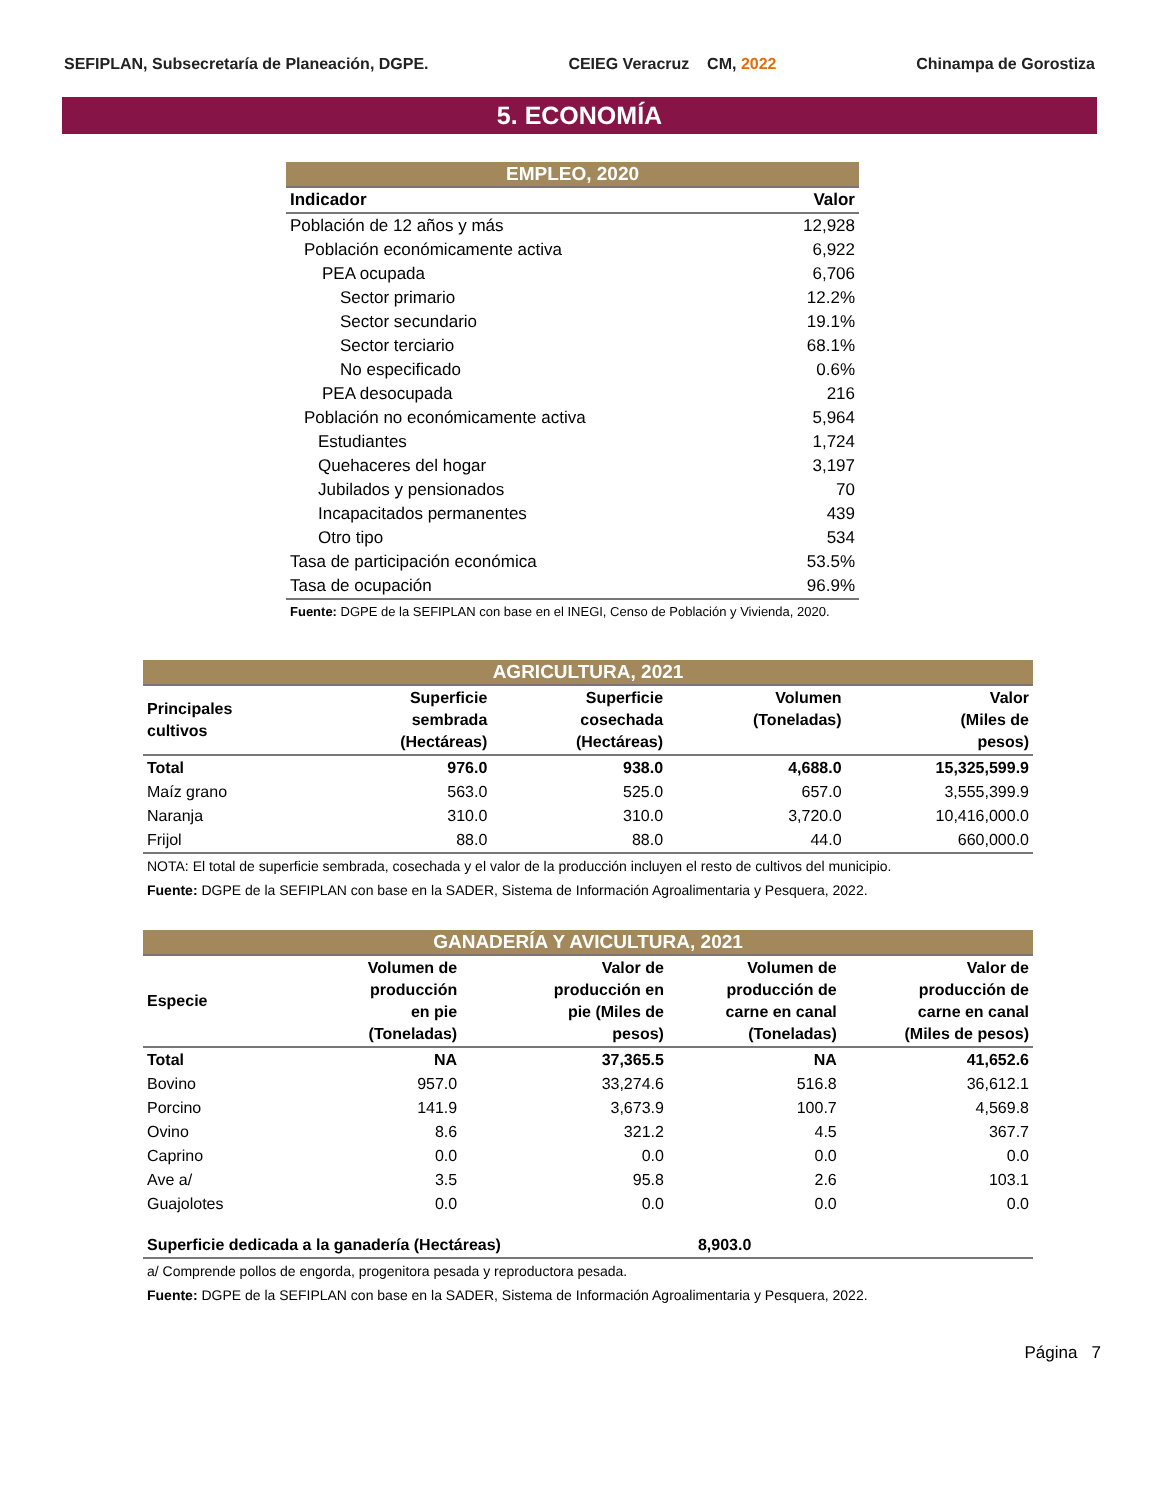SEFIPLAN, Subsecretaría de Planeación, DGPE. CEIEG Veracruz CM, 2022 Chinampa de Gorostiza
5. ECONOMÍA
| EMPLEO, 2020 | |
| Indicador | Valor |
| Población de 12 años y más | 12,928 |
| Población económicamente activa | 6,922 |
| PEA ocupada | 6,706 |
| Sector primario | 12.2% |
| Sector secundario | 19.1% |
| Sector terciario | 68.1% |
| No especificado | 0.6% |
| PEA desocupada | 216 |
| Población no económicamente activa | 5,964 |
| Estudiantes | 1,724 |
| Quehaceres del hogar | 3,197 |
| Jubilados y pensionados | 70 |
| Incapacitados permanentes | 439 |
| Otro tipo | 534 |
| Tasa de participación económica | 53.5% |
| Tasa de ocupación | 96.9% |
| Fuente: DGPE de la SEFIPLAN con base en el INEGI, Censo de Población y Vivienda, 2020. | |
| AGRICULTURA, 2021 | | | | |
| Principales cultivos | Superficie sembrada (Hectáreas) | Superficie cosechada (Hectáreas) | Volumen (Toneladas) | Valor (Miles de pesos) |
| Total | 976.0 | 938.0 | 4,688.0 | 15,325,599.9 |
| Maíz grano | 563.0 | 525.0 | 657.0 | 3,555,399.9 |
| Naranja | 310.0 | 310.0 | 3,720.0 | 10,416,000.0 |
| Frijol | 88.0 | 88.0 | 44.0 | 660,000.0 |
| NOTA: El total de superficie sembrada, cosechada y el valor de la producción incluyen el resto de cultivos del municipio. | | | | |
| Fuente: DGPE de la SEFIPLAN con base en la SADER, Sistema de Información Agroalimentaria y Pesquera, 2022. | | | | |
| GANADERÍA Y AVICULTURA, 2021 | | | | |
| Especie | Volumen de producción en pie (Toneladas) | Valor de producción en pie (Miles de pesos) | Volumen de producción de carne en canal (Toneladas) | Valor de producción de carne en canal (Miles de pesos) |
| Total | NA | 37,365.5 | NA | 41,652.6 |
| Bovino | 957.0 | 33,274.6 | 516.8 | 36,612.1 |
| Porcino | 141.9 | 3,673.9 | 100.7 | 4,569.8 |
| Ovino | 8.6 | 321.2 | 4.5 | 367.7 |
| Caprino | 0.0 | 0.0 | 0.0 | 0.0 |
| Ave a/ | 3.5 | 95.8 | 2.6 | 103.1 |
| Guajolotes | 0.0 | 0.0 | 0.0 | 0.0 |
| Superficie dedicada a la ganadería (Hectáreas) | | | 8,903.0 | |
| a/ Comprende pollos de engorda, progenitora pesada y reproductora pesada. | | | | |
| Fuente: DGPE de la SEFIPLAN con base en la SADER, Sistema de Información Agroalimentaria y Pesquera, 2022. | | | | |
Página 7